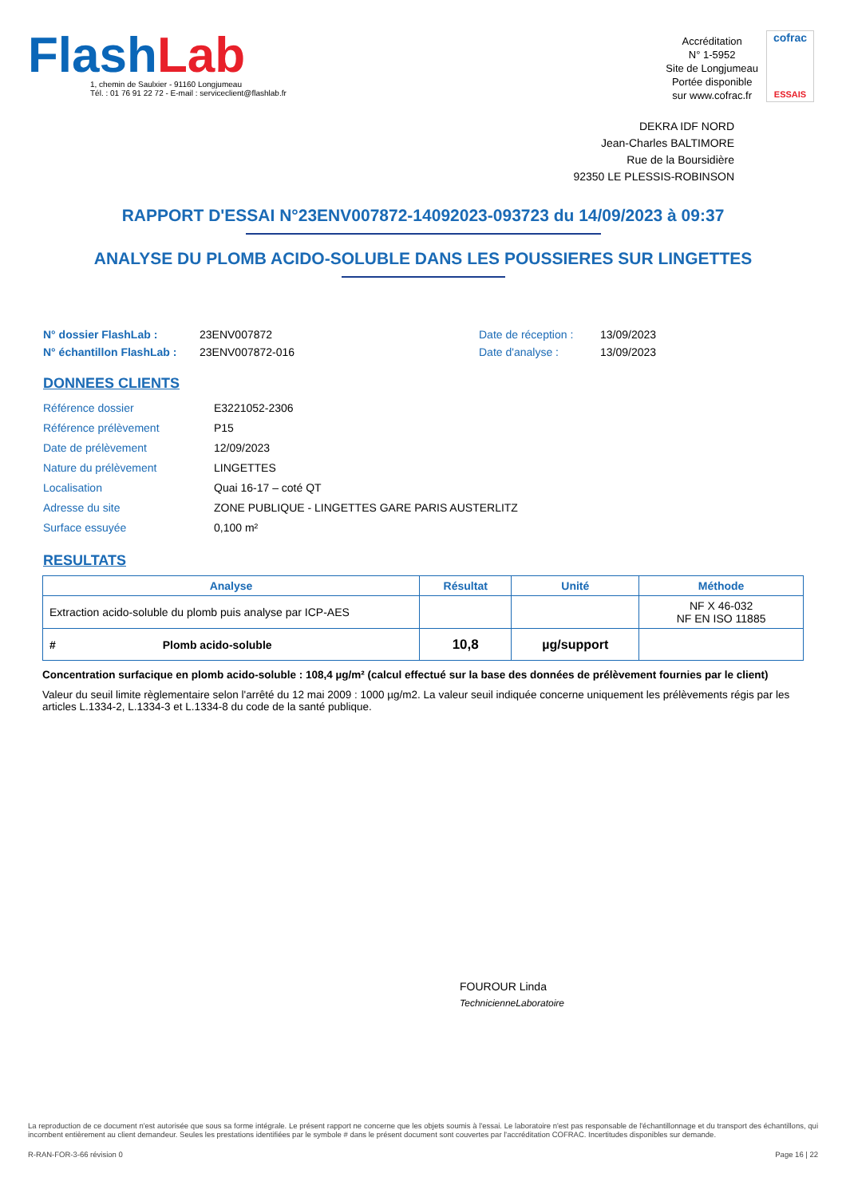FlashLab
1, chemin de Saulxier - 91160 Longjumeau
Tél. : 01 76 91 22 72 - E-mail : serviceclient@flashlab.fr
Accréditation
N° 1-5952
Site de Longjumeau
Portée disponible
sur www.cofrac.fr
cofrac
ESSAIS
DEKRA IDF NORD
Jean-Charles BALTIMORE
Rue de la Boursidière
92350 LE PLESSIS-ROBINSON
RAPPORT D'ESSAI N°23ENV007872-14092023-093723 du 14/09/2023 à 09:37
ANALYSE DU PLOMB ACIDO-SOLUBLE DANS LES POUSSIERES SUR LINGETTES
N° dossier FlashLab : 23ENV007872 Date de réception : 13/09/2023 N° échantillon FlashLab : 23ENV007872-016 Date d'analyse : 13/09/2023
DONNEES CLIENTS
Référence dossier E3221052-2306 Référence prélèvement P15 Date de prélèvement 12/09/2023 Nature du prélèvement LINGETTES Localisation Quai 16-17 – coté QT Adresse du site ZONE PUBLIQUE - LINGETTES GARE PARIS AUSTERLITZ Surface essuyée 0,100 m²
RESULTATS
| Analyse | Résultat | Unité | Méthode |
| --- | --- | --- | --- |
| Extraction acido-soluble du plomb puis analyse par ICP-AES | | | NF X 46-032 NF EN ISO 11885 |
| # Plomb acido-soluble | 10,8 | µg/support | |
Concentration surfacique en plomb acido-soluble : 108,4 µg/m² (calcul effectué sur la base des données de prélèvement fournies par le client)
Valeur du seuil limite règlementaire selon l'arrêté du 12 mai 2009 : 1000 µg/m2. La valeur seuil indiquée concerne uniquement les prélèvements régis par les articles L.1334-2, L.1334-3 et L.1334-8 du code de la santé publique.
FOUROUR Linda
TechnicienneLaboratoire
La reproduction de ce document n'est autorisée que sous sa forme intégrale. Le présent rapport ne concerne que les objets soumis à l'essai. Le laboratoire n'est pas responsable de l'échantillonnage et du transport des échantillons, qui incombent entièrement au client demandeur. Seules les prestations identifiées par le symbole # dans le présent document sont couvertes par l'accréditation COFRAC. Incertitudes disponibles sur demande.
R-RAN-FOR-3-66 révision 0 Page 16 | 22